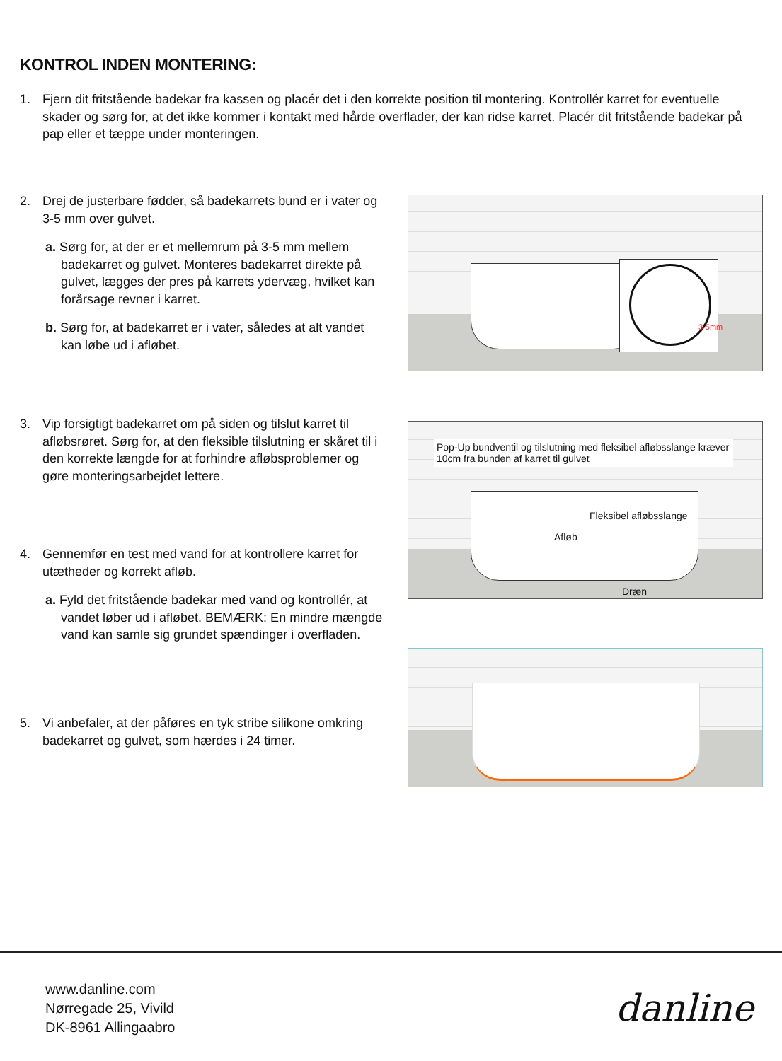KONTROL INDEN MONTERING:
1.
Fjern dit fritstående badekar fra kassen og placér det i den korrekte position til montering. Kontrollér karret for eventuelle skader og sørg for, at det ikke kommer i kontakt med hårde overflader, der kan ridse karret. Placér dit fritstående badekar på pap eller et tæppe under monteringen.
2.
Drej de justerbare fødder, så badekarrets bund er i vater og 3-5 mm over gulvet.
a. Sørg for, at der er et mellemrum på 3-5 mm mellem badekarret og gulvet. Monteres badekarret direkte på gulvet, lægges der pres på karrets ydervæg, hvilket kan forårsage revner i karret.
b. Sørg for, at badekarret er i vater, således at alt vandet kan løbe ud i afløbet.
3.
Vip forsigtigt badekarret om på siden og tilslut karret til afløbsrøret. Sørg for, at den fleksible tilslutning er skåret til i den korrekte længde for at forhindre afløbsproblemer og gøre monteringsarbejdet lettere.
4.
Gennemfør en test med vand for at kontrollere karret for utætheder og korrekt afløb.
a. Fyld det fritstående badekar med vand og kontrollér, at vandet løber ud i afløbet. BEMÆRK: En mindre mængde vand kan samle sig grundet spændinger i overfladen.
5.
Vi anbefaler, at der påføres en tyk stribe silikone omkring badekarret og gulvet, som hærdes i 24 timer.
3-5mm
Pop-Up bundventil og tilslutning med fleksibel afløbsslange kræver 10cm fra bunden af karret til gulvet
Fleksibel afløbsslange
Afløb
Dræn
www.danline.com
Nørregade 25, Vivild
DK-8961 Allingaabro
danline